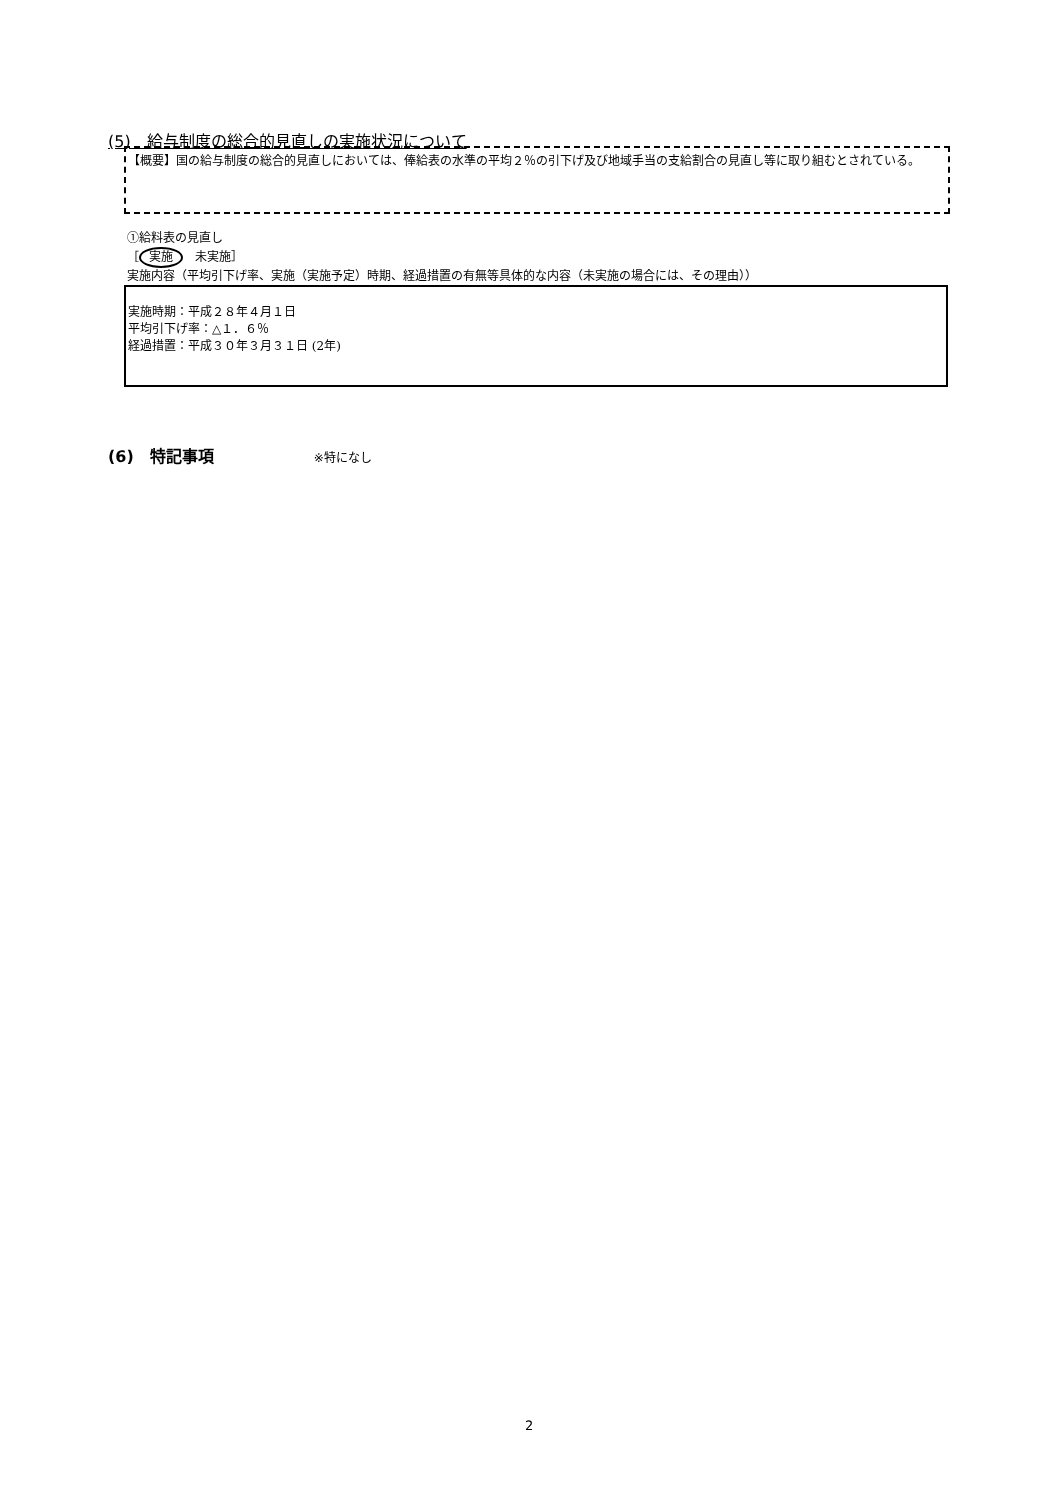(5)　給与制度の総合的見直しの実施状況について
【概要】国の給与制度の総合的見直しにおいては、俸給表の水準の平均２％の引下げ及び地域手当の支給割合の見直し等に取り組むとされている。
①給料表の見直し
［ 実施　未実施］
実施内容（平均引下げ率、実施（実施予定）時期、経過措置の有無等具体的な内容（未実施の場合には、その理由））
実施時期：平成２８年４月１日
平均引下げ率：△１．６％
経過措置：平成３０年３月３１日 (2年)
(6)　特記事項 ※特になし
2